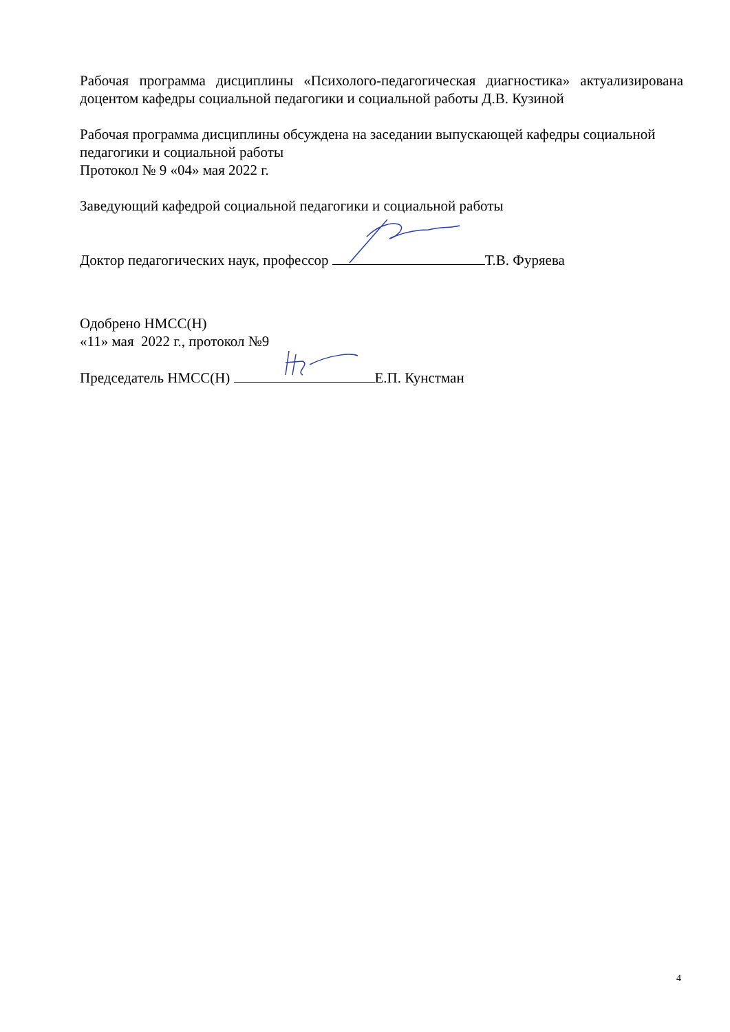Рабочая программа дисциплины «Психолого-педагогическая диагностика» актуализирована доцентом кафедры социальной педагогики и социальной работы Д.В. Кузиной
Рабочая программа дисциплины обсуждена на заседании выпускающей кафедры социальной педагогики и социальной работы
Протокол № 9 «04» мая 2022 г.
Заведующий кафедрой социальной педагогики и социальной работы
Доктор педагогических наук, профессор Т.В. Фуряева
Одобрено НМСС(Н)
«11» мая 2022 г., протокол №9
Председатель НМСС(Н) Е.П. Кунстман
4